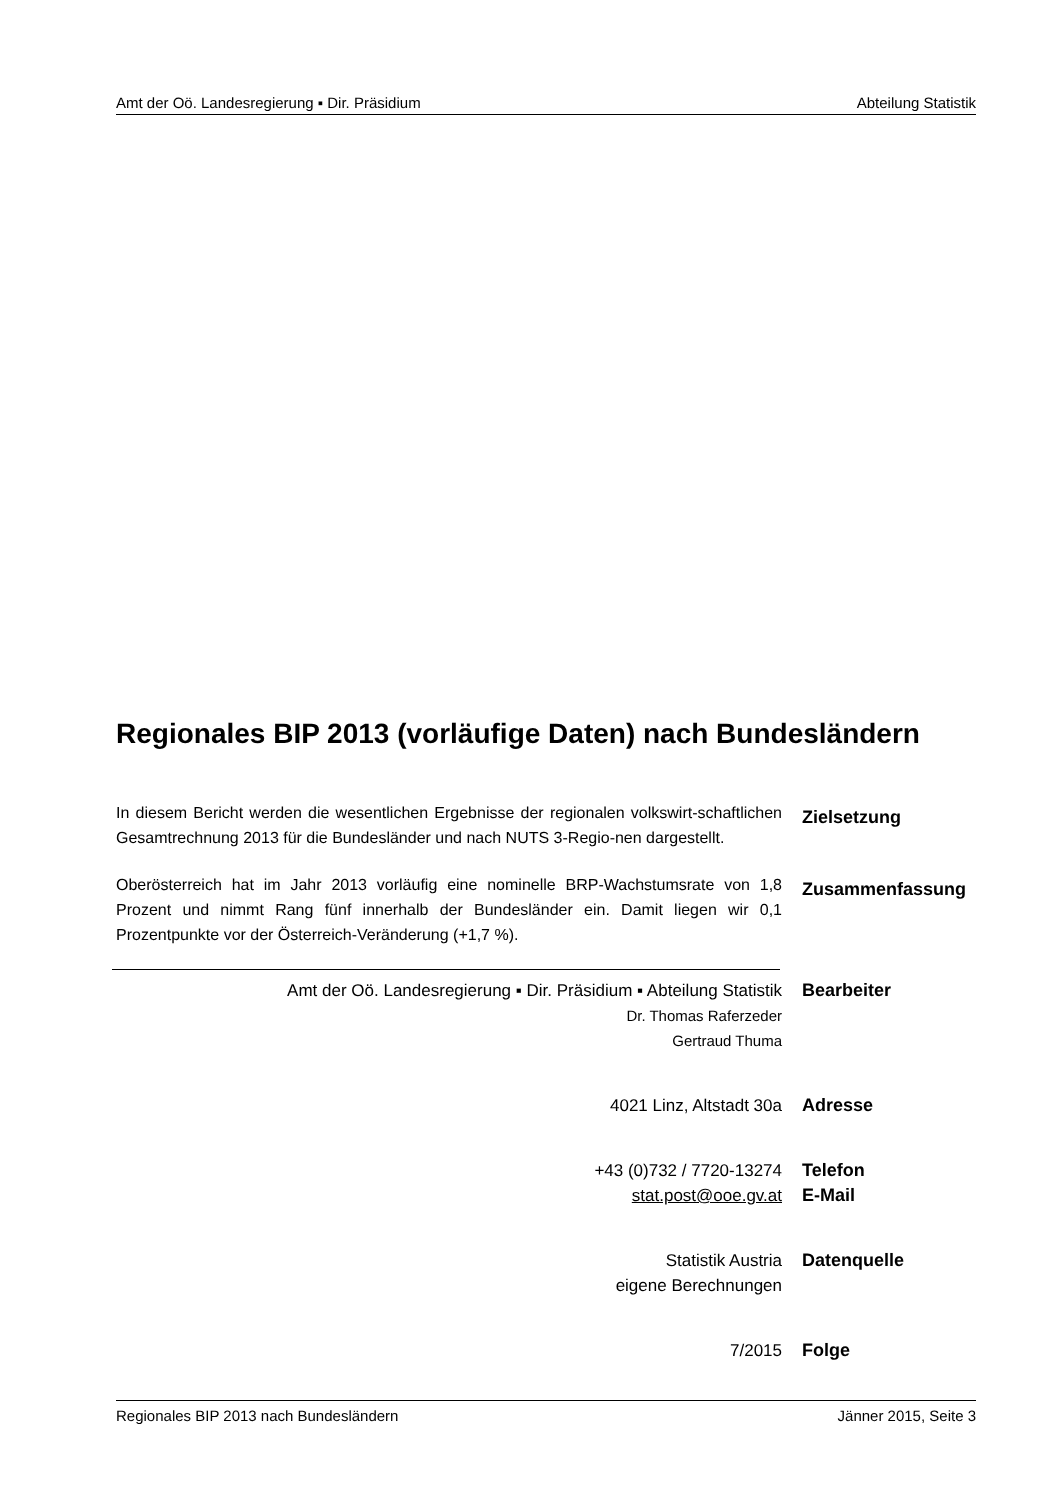Amt der Oö. Landesregierung ▪ Dir. Präsidium Abteilung Statistik
Regionales BIP 2013 (vorläufige Daten) nach Bundesländern
In diesem Bericht werden die wesentlichen Ergebnisse der regionalen volkswirt-schaftlichen Gesamtrechnung 2013 für die Bundesländer und nach NUTS 3-Regio-nen dargestellt.
Zielsetzung
Oberösterreich hat im Jahr 2013 vorläufig eine nominelle BRP-Wachstumsrate von 1,8 Prozent und nimmt Rang fünf innerhalb der Bundesländer ein. Damit liegen wir 0,1 Prozentpunkte vor der Österreich-Veränderung (+1,7 %).
Zusammenfassung
Amt der Oö. Landesregierung ▪ Dir. Präsidium ▪ Abteilung Statistik
Dr. Thomas Raferzeder
Gertraud Thuma
Bearbeiter
4021 Linz, Altstadt 30a Adresse
+43 (0)732 / 7720-13274
stat.post@ooe.gv.at
Telefon
E-Mail
Statistik Austria
eigene Berechnungen
Datenquelle
7/2015 Folge
Regionales BIP 2013 nach Bundesländern Jänner 2015, Seite 3